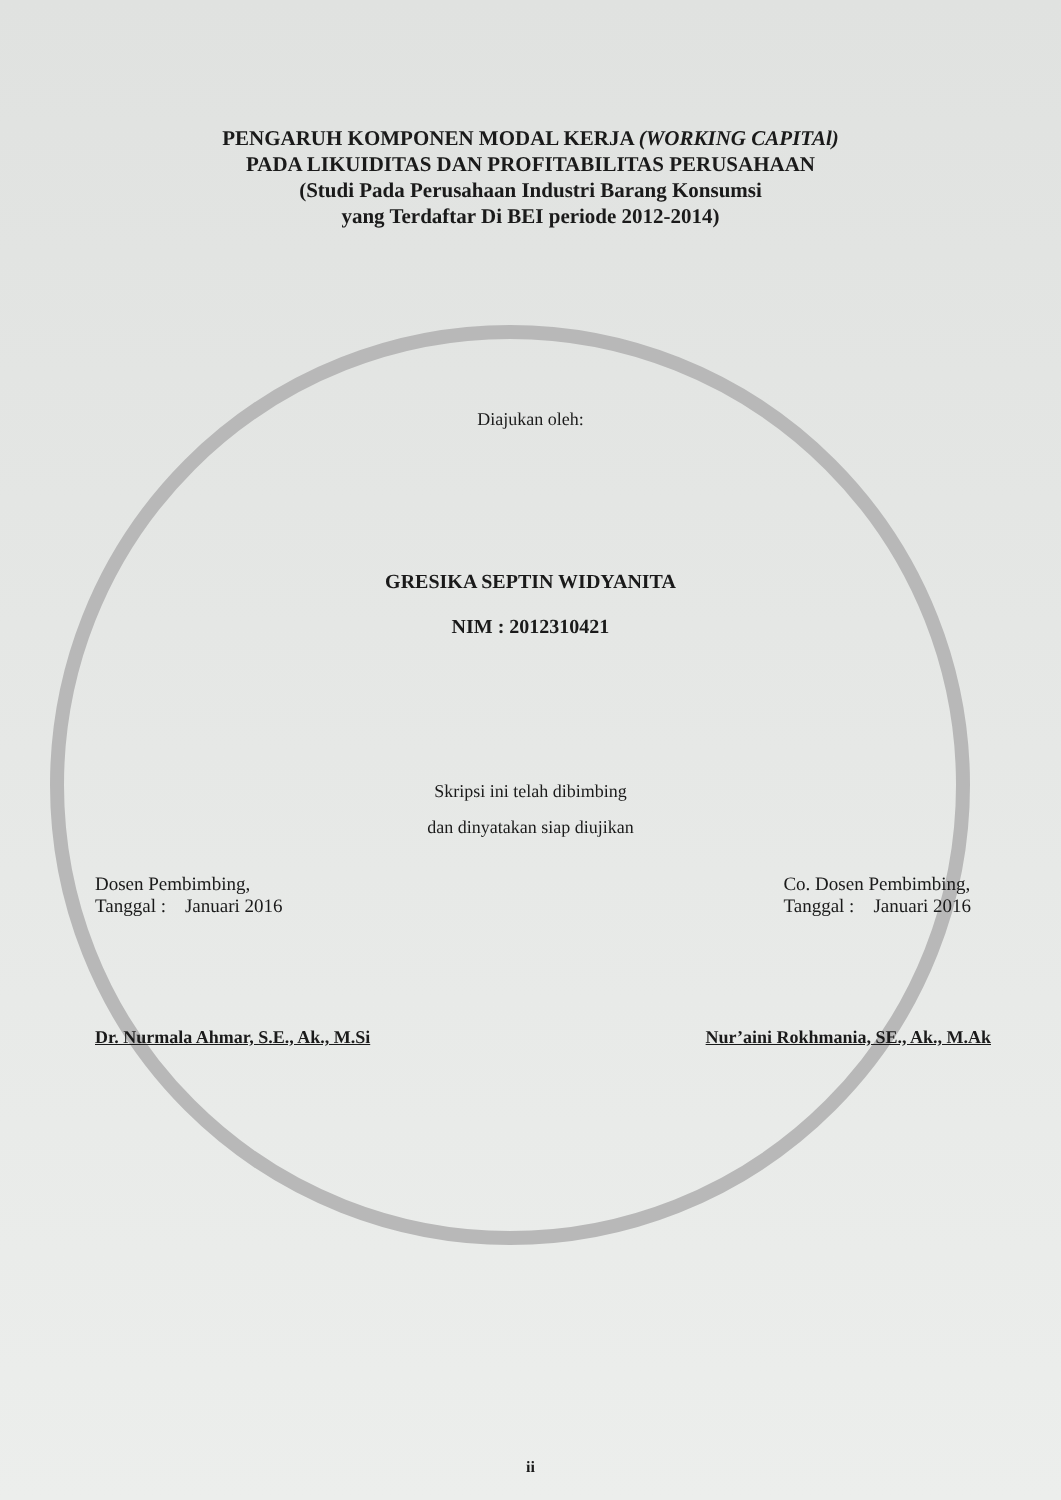PENGARUH KOMPONEN MODAL KERJA (WORKING CAPITAl)
PADA LIKUIDITAS DAN PROFITABILITAS PERUSAHAAN
(Studi Pada Perusahaan Industri Barang Konsumsi
yang Terdaftar Di BEI periode 2012-2014)
Diajukan oleh:
GRESIKA SEPTIN WIDYANITA
NIM : 2012310421
Skripsi ini telah dibimbing
dan dinyatakan siap diujikan
Dosen Pembimbing,
Tanggal : Januari 2016
Co. Dosen Pembimbing,
Tanggal : Januari 2016
Dr. Nurmala Ahmar, S.E., Ak., M.Si
Nur’aini Rokhmania, SE., Ak., M.Ak
ii